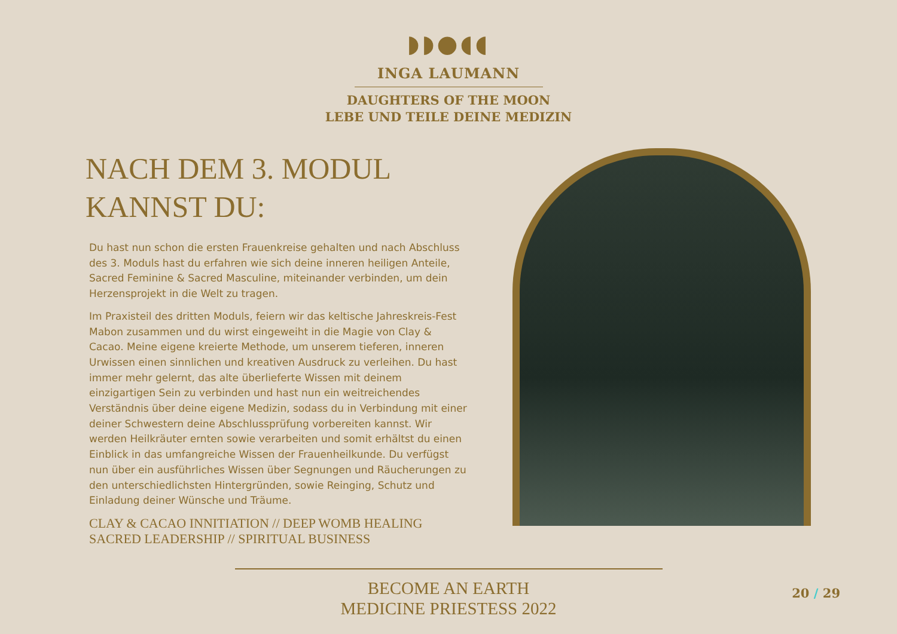◗◗●◖◖
INGA LAUMANN
DAUGHTERS OF THE MOON
LEBE UND TEILE DEINE MEDIZIN
NACH DEM 3. MODUL KANNST DU:
Du hast nun schon die ersten Frauenkreise gehalten und nach Abschluss des 3. Moduls hast du erfahren wie sich deine inneren heiligen Anteile, Sacred Feminine & Sacred Masculine, miteinander verbinden, um dein Herzensprojekt in die Welt zu tragen.
Im Praxisteil des dritten Moduls, feiern wir das keltische Jahreskreis-Fest Mabon zusammen und du wirst eingeweiht in die Magie von Clay & Cacao. Meine eigene kreierte Methode, um unserem tieferen, inneren Urwissen einen sinnlichen und kreativen Ausdruck zu verleihen. Du hast immer mehr gelernt, das alte überlieferte Wissen mit deinem einzigartigen Sein zu verbinden und hast nun ein weitreichendes Verständnis über deine eigene Medizin, sodass du in Verbindung mit einer deiner Schwestern deine Abschlussprüfung vorbereiten kannst. Wir werden Heilkräuter ernten sowie verarbeiten und somit erhältst du einen Einblick in das umfangreiche Wissen der Frauenheilkunde. Du verfügst nun über ein ausführliches Wissen über Segnungen und Räucherungen zu den unterschiedlichsten Hintergründen, sowie Reinging, Schutz und Einladung deiner Wünsche und Träume.
CLAY & CACAO INNITIATION // DEEP WOMB HEALING
SACRED LEADERSHIP // SPIRITUAL BUSINESS
BECOME AN EARTH
MEDICINE PRIESTESS 2022
20 / 29